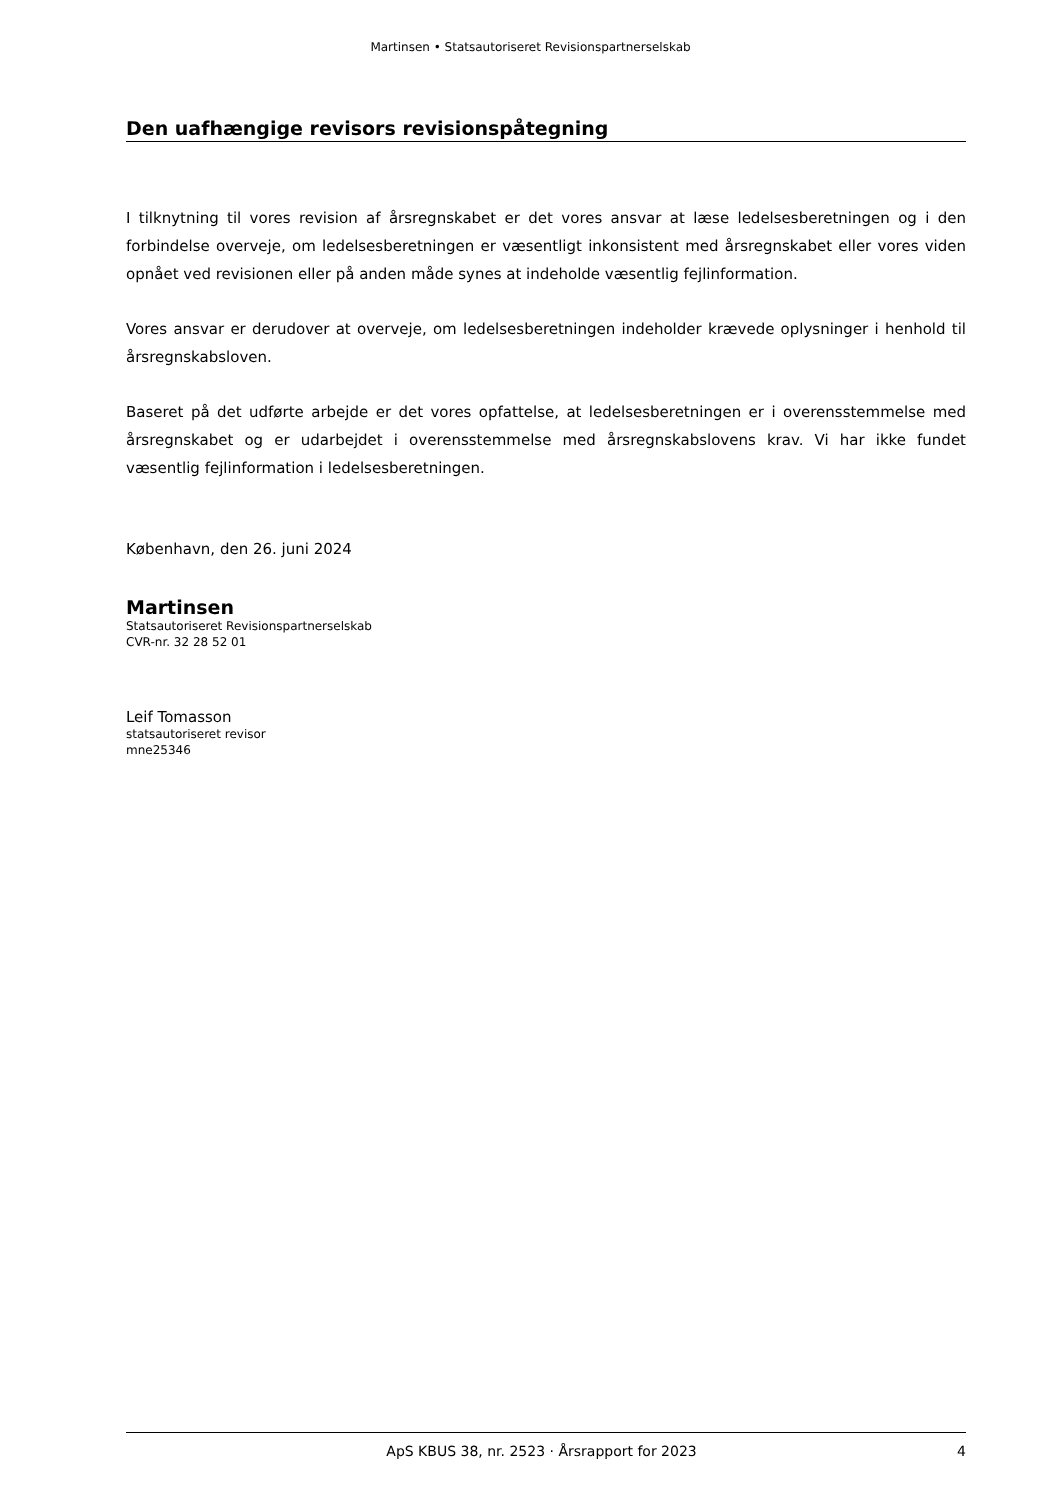Martinsen • Statsautoriseret Revisionspartnerselskab
Den uafhængige revisors revisionspåtegning
I tilknytning til vores revision af årsregnskabet er det vores ansvar at læse ledelsesberetningen og i den forbindelse overveje, om ledelsesberetningen er væsentligt inkonsistent med årsregnskabet eller vores viden opnået ved revisionen eller på anden måde synes at indeholde væsentlig fejlinformation.
Vores ansvar er derudover at overveje, om ledelsesberetningen indeholder krævede oplysninger i henhold til årsregnskabsloven.
Baseret på det udførte arbejde er det vores opfattelse, at ledelsesberetningen er i overensstemmelse med årsregnskabet og er udarbejdet i overensstemmelse med årsregnskabslovens krav. Vi har ikke fundet væsentlig fejlinformation i ledelsesberetningen.
København, den 26. juni 2024
Martinsen
Statsautoriseret Revisionspartnerselskab
CVR-nr. 32 28 52 01
Leif Tomasson
statsautoriseret revisor
mne25346
ApS KBUS 38, nr. 2523 · Årsrapport for 2023 4